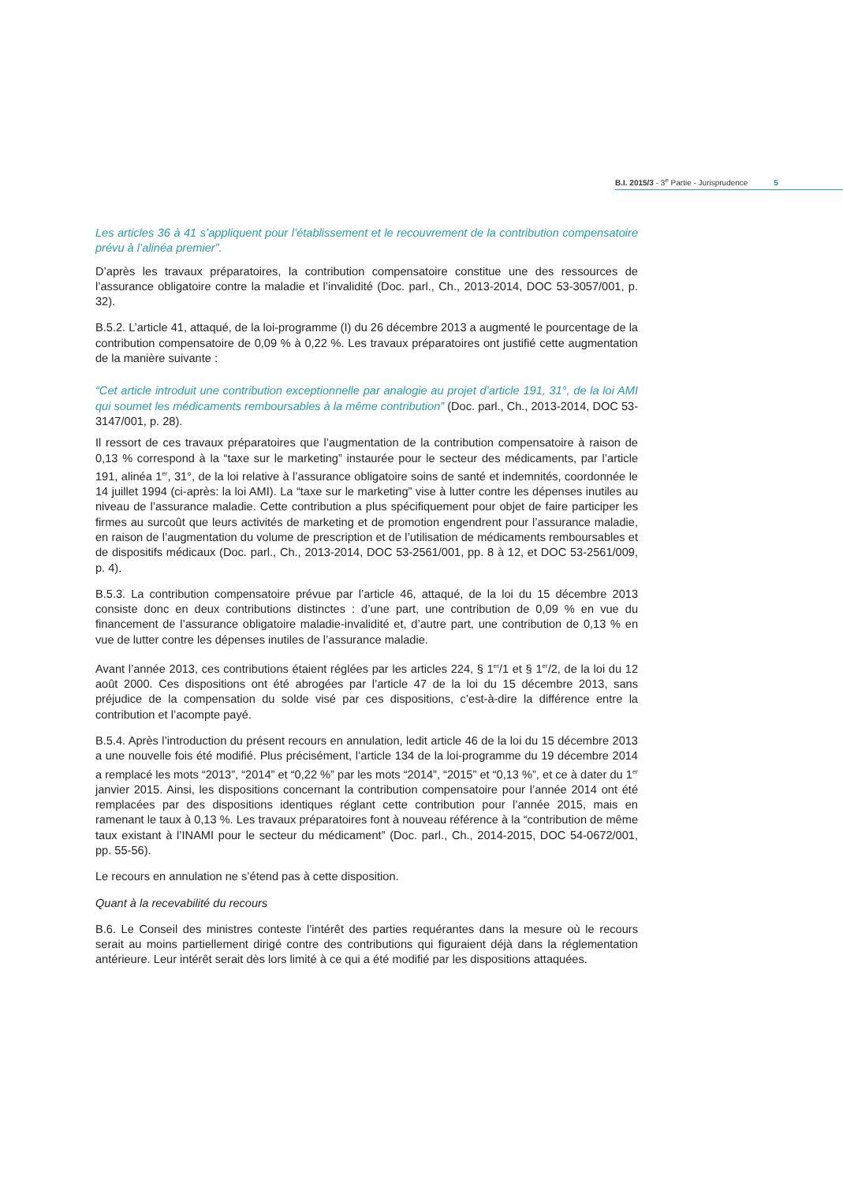B.I. 2015/3 - 3<sup>e</sup> Partie - Jurisprudence 5
Les articles 36 à 41 s’appliquent pour l’établissement et le recouvrement de la contribution compensatoire prévu à l’alinéa premier”.
D’après les travaux préparatoires, la contribution compensatoire constitue une des ressources de l’assurance obligatoire contre la maladie et l’invalidité (Doc. parl., Ch., 2013-2014, DOC 53-3057/001, p. 32).
B.5.2. L’article 41, attaqué, de la loi-programme (I) du 26 décembre 2013 a augmenté le pourcentage de la contribution compensatoire de 0,09 % à 0,22 %. Les travaux préparatoires ont justifié cette augmentation de la manière suivante :
“Cet article introduit une contribution exceptionnelle par analogie au projet d’article 191, 31°, de la loi AMI qui soumet les médicaments remboursables à la même contribution” (Doc. parl., Ch., 2013-2014, DOC 53-3147/001, p. 28).
Il ressort de ces travaux préparatoires que l’augmentation de la contribution compensatoire à raison de 0,13 % correspond à la “taxe sur le marketing” instaurée pour le secteur des médicaments, par l’article 191, alinéa 1<sup>er</sup>, 31°, de la loi relative à l’assurance obligatoire soins de santé et indemnités, coordonnée le 14 juillet 1994 (ci-après: la loi AMI). La “taxe sur le marketing” vise à lutter contre les dépenses inutiles au niveau de l’assurance maladie. Cette contribution a plus spécifiquement pour objet de faire participer les firmes au surcoût que leurs activités de marketing et de promotion engendrent pour l’assurance maladie, en raison de l’augmentation du volume de prescription et de l’utilisation de médicaments remboursables et de dispositifs médicaux (Doc. parl., Ch., 2013-2014, DOC 53-2561/001, pp. 8 à 12, et DOC 53-2561/009, p. 4).
B.5.3. La contribution compensatoire prévue par l’article 46, attaqué, de la loi du 15 décembre 2013 consiste donc en deux contributions distinctes : d’une part, une contribution de 0,09 % en vue du financement de l’assurance obligatoire maladie-invalidité et, d’autre part, une contribution de 0,13 % en vue de lutter contre les dépenses inutiles de l’assurance maladie.
Avant l’année 2013, ces contributions étaient réglées par les articles 224, § 1<sup>er</sup>/1 et § 1<sup>er</sup>/2, de la loi du 12 août 2000. Ces dispositions ont été abrogées par l’article 47 de la loi du 15 décembre 2013, sans préjudice de la compensation du solde visé par ces dispositions, c’est-à-dire la différence entre la contribution et l’acompte payé.
B.5.4. Après l’introduction du présent recours en annulation, ledit article 46 de la loi du 15 décembre 2013 a une nouvelle fois été modifié. Plus précisément, l’article 134 de la loi-programme du 19 décembre 2014 a remplacé les mots “2013”, “2014” et “0,22 %” par les mots “2014”, “2015” et “0,13 %”, et ce à dater du 1<sup>er</sup> janvier 2015. Ainsi, les dispositions concernant la contribution compensatoire pour l’année 2014 ont été remplacées par des dispositions identiques réglant cette contribution pour l’année 2015, mais en ramenant le taux à 0,13 %. Les travaux préparatoires font à nouveau référence à la “contribution de même taux existant à l’INAMI pour le secteur du médicament” (Doc. parl., Ch., 2014-2015, DOC 54-0672/001, pp. 55-56).
Le recours en annulation ne s’étend pas à cette disposition.
Quant à la recevabilité du recours
B.6. Le Conseil des ministres conteste l’intérêt des parties requérantes dans la mesure où le recours serait au moins partiellement dirigé contre des contributions qui figuraient déjà dans la réglementation antérieure. Leur intérêt serait dès lors limité à ce qui a été modifié par les dispositions attaquées.